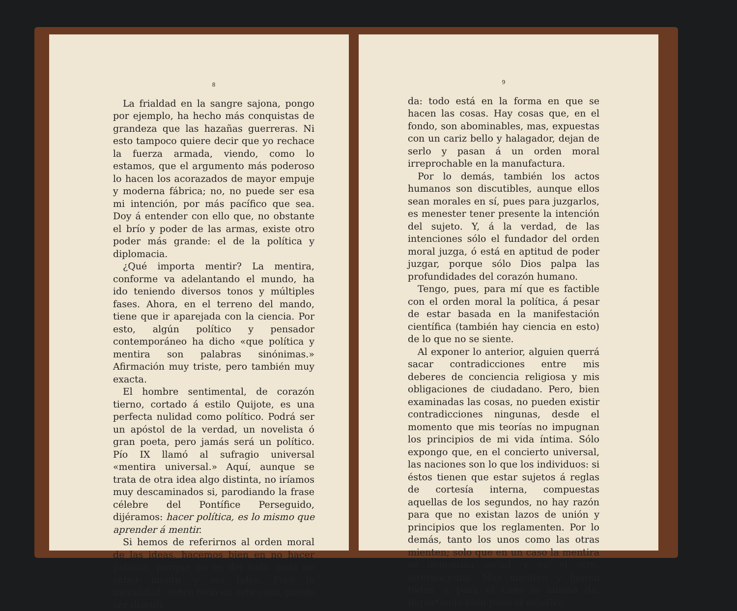8
La frialdad en la sangre sajona, pongo por ejemplo, ha hecho más conquistas de grandeza que las hazañas guerreras. Ni esto tampoco quiere decir que yo rechace la fuerza armada, viendo, como lo estamos, que el argumento más poderoso lo hacen los acorazados de mayor empuje y moderna fábrica; no, no puede ser esa mi intención, por más pacífico que sea. Doy á entender con ello que, no obstante el brío y poder de las armas, existe otro poder más grande: el de la política y diplomacia.
¿Qué importa mentir? La mentira, conforme va adelantando el mundo, ha ido teniendo diversos tonos y múltiples fases. Ahora, en el terreno del mando, tiene que ir aparejada con la ciencia. Por esto, algún político y pensador contemporáneo ha dicho «que política y mentira son palabras sinónimas.» Afirmación muy triste, pero también muy exacta.
El hombre sentimental, de corazón tierno, cortado á estilo Quijote, es una perfecta nulidad como político. Podrá ser un apóstol de la verdad, un novelista ó gran poeta, pero jamás será un político. Pío IX llamó al sufragio universal «mentira universal.» Aquí, aunque se trata de otra idea algo distinta, no iríamos muy descaminados si, parodiando la frase célebre del Pontífice Perseguido, dijéramos: hacer política, es lo mismo que aprender á mentir.
Si hemos de referirnos al orden moral de las ideas, hacemos bien en no hacer política, porque no es del todo malo no saber mentir y ser falso. Pero la moralidad, sobre todo en este caso, puede ser discuti-
9
da: todo está en la forma en que se hacen las cosas. Hay cosas que, en el fondo, son abominables, mas, expuestas con un cariz bello y halagador, dejan de serlo y pasan á un orden moral irreprochable en la manufactura.
Por lo demás, también los actos humanos son discutibles, aunque ellos sean morales en sí, pues para juzgarlos, es menester tener presente la intención del sujeto. Y, á la verdad, de las intenciones sólo el fundador del orden moral juzga, ó está en aptitud de poder juzgar, porque sólo Dios palpa las profundidades del corazón humano.
Tengo, pues, para mí que es factible con el orden moral la política, á pesar de estar basada en la manifestación científica (también hay ciencia en esto) de lo que no se siente.
Al exponer lo anterior, alguien querrá sacar contradicciones entre mis deberes de conciencia religiosa y mis obligaciones de ciudadano. Pero, bien examinadas las cosas, no pueden existir contradicciones ningunas, desde el momento que mis teorías no impugnan los principios de mi vida íntima. Sólo expongo que, en el concierto universal, las naciones son lo que los individuos: si éstos tienen que estar sujetos á reglas de cortesía interna, compuestas aquellas de los segundos, no hay razón para que no existan lazos de unión y principios que los reglamenten. Por lo demás, tanto los unos como las otras mienten; solo que en un caso la mentira se denomina social, y en el otro, internacional. Mas mienten y fingen todos, y para el caso lo mismo da, importando bien poco el adjetivo.